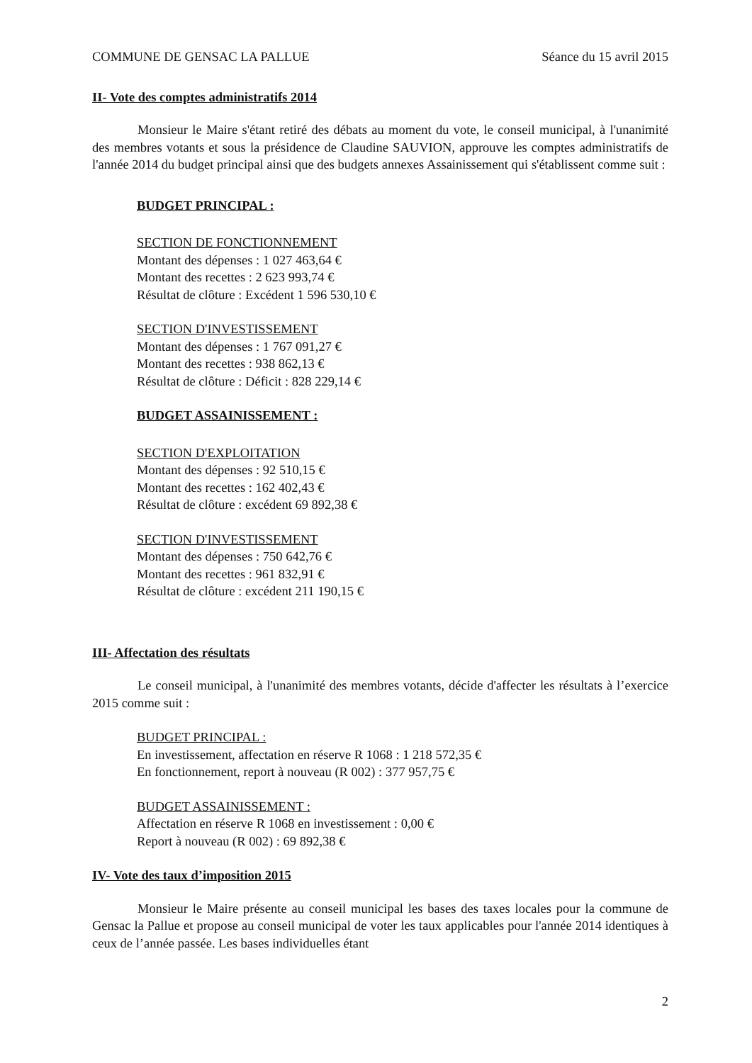COMMUNE DE GENSAC LA PALLUE Séance du 15 avril 2015
II- Vote des comptes administratifs 2014
Monsieur le Maire s'étant retiré des débats au moment du vote, le conseil municipal, à l'unanimité des membres votants et sous la présidence de Claudine SAUVION, approuve les comptes administratifs de l'année 2014 du budget principal ainsi que des budgets annexes Assainissement qui s'établissent comme suit :
BUDGET PRINCIPAL :
SECTION DE FONCTIONNEMENT
Montant des dépenses : 1 027 463,64 €
Montant des recettes : 2 623 993,74 €
Résultat de clôture : Excédent 1 596 530,10 €
SECTION D'INVESTISSEMENT
Montant des dépenses : 1 767 091,27 €
Montant des recettes : 938 862,13 €
Résultat de clôture : Déficit : 828 229,14 €
BUDGET ASSAINISSEMENT :
SECTION D'EXPLOITATION
Montant des dépenses : 92 510,15 €
Montant des recettes : 162 402,43 €
Résultat de clôture : excédent 69 892,38 €
SECTION D'INVESTISSEMENT
Montant des dépenses : 750 642,76 €
Montant des recettes : 961 832,91 €
Résultat de clôture : excédent 211 190,15 €
III- Affectation des résultats
Le conseil municipal, à l'unanimité des membres votants, décide d'affecter les résultats à l’exercice 2015 comme suit :
BUDGET PRINCIPAL :
En investissement, affectation en réserve R 1068 : 1 218 572,35 €
En fonctionnement, report à nouveau (R 002) : 377 957,75 €
BUDGET ASSAINISSEMENT :
Affectation en réserve R 1068 en investissement : 0,00 €
Report à nouveau (R 002) : 69 892,38 €
IV- Vote des taux d’imposition 2015
Monsieur le Maire présente au conseil municipal les bases des taxes locales pour la commune de Gensac la Pallue et propose au conseil municipal de voter les taux applicables pour l'année 2014 identiques à ceux de l’année passée. Les bases individuelles étant
2